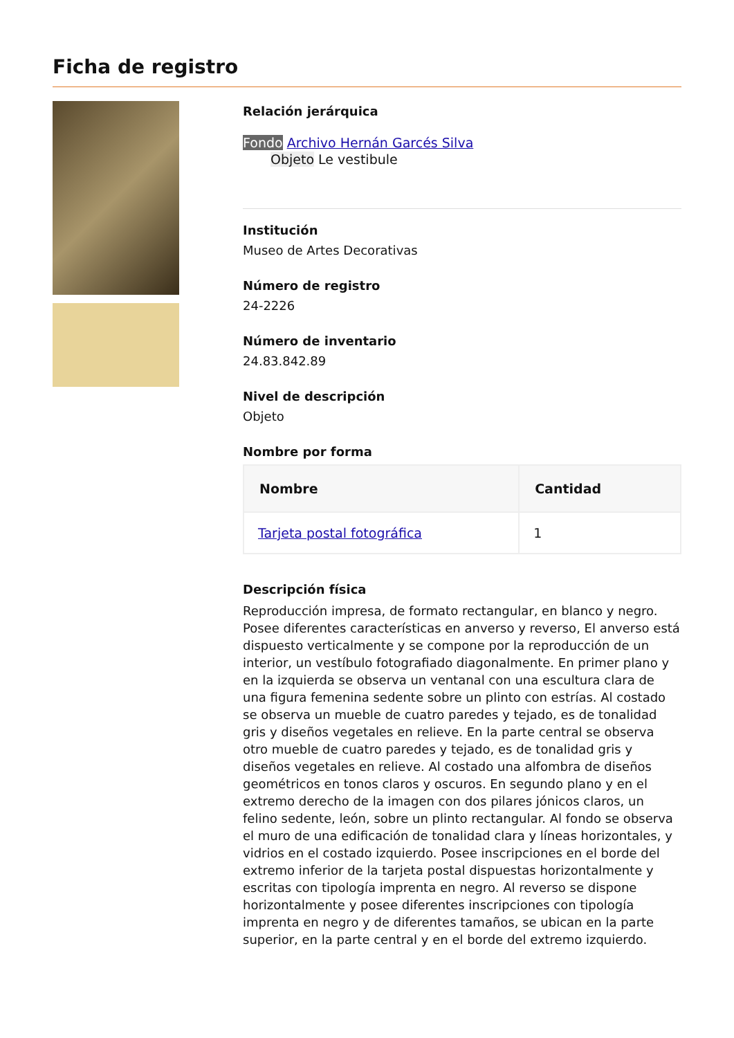Ficha de registro
Relación jerárquica
Fondo Archivo Hernán Garcés Silva
Objeto Le vestibule
Institución
Museo de Artes Decorativas
Número de registro
24-2226
Número de inventario
24.83.842.89
Nivel de descripción
Objeto
Nombre por forma
| Nombre | Cantidad |
| --- | --- |
| Tarjeta postal fotográfica | 1 |
Descripción física
Reproducción impresa, de formato rectangular, en blanco y negro. Posee diferentes características en anverso y reverso, El anverso está dispuesto verticalmente y se compone por la reproducción de un interior, un vestíbulo fotografiado diagonalmente. En primer plano y en la izquierda se observa un ventanal con una escultura clara de una figura femenina sedente sobre un plinto con estrías. Al costado se observa un mueble de cuatro paredes y tejado, es de tonalidad gris y diseños vegetales en relieve. En la parte central se observa otro mueble de cuatro paredes y tejado, es de tonalidad gris y diseños vegetales en relieve. Al costado una alfombra de diseños geométricos en tonos claros y oscuros. En segundo plano y en el extremo derecho de la imagen con dos pilares jónicos claros, un felino sedente, león, sobre un plinto rectangular. Al fondo se observa el muro de una edificación de tonalidad clara y líneas horizontales, y vidrios en el costado izquierdo. Posee inscripciones en el borde del extremo inferior de la tarjeta postal dispuestas horizontalmente y escritas con tipología imprenta en negro. Al reverso se dispone horizontalmente y posee diferentes inscripciones con tipología imprenta en negro y de diferentes tamaños, se ubican en la parte superior, en la parte central y en el borde del extremo izquierdo.